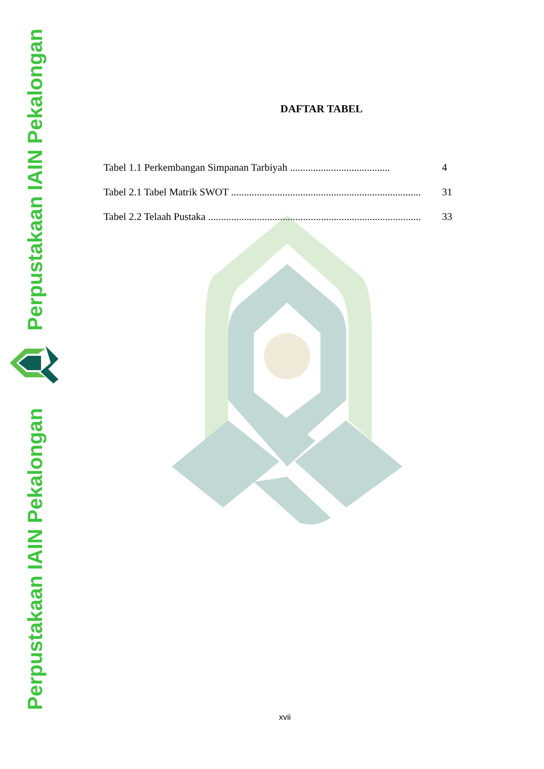Perpustakaan IAIN Pekalongan
Perpustakaan IAIN Pekalongan
DAFTAR TABEL
Tabel 1.1 Perkembangan Simpanan Tarbiyah ....................................... 4
Tabel 2.1 Tabel Matrik SWOT ........................................................................... 31
Tabel 2.2 Telaah Pustaka ........................................................................................ 33
xvii